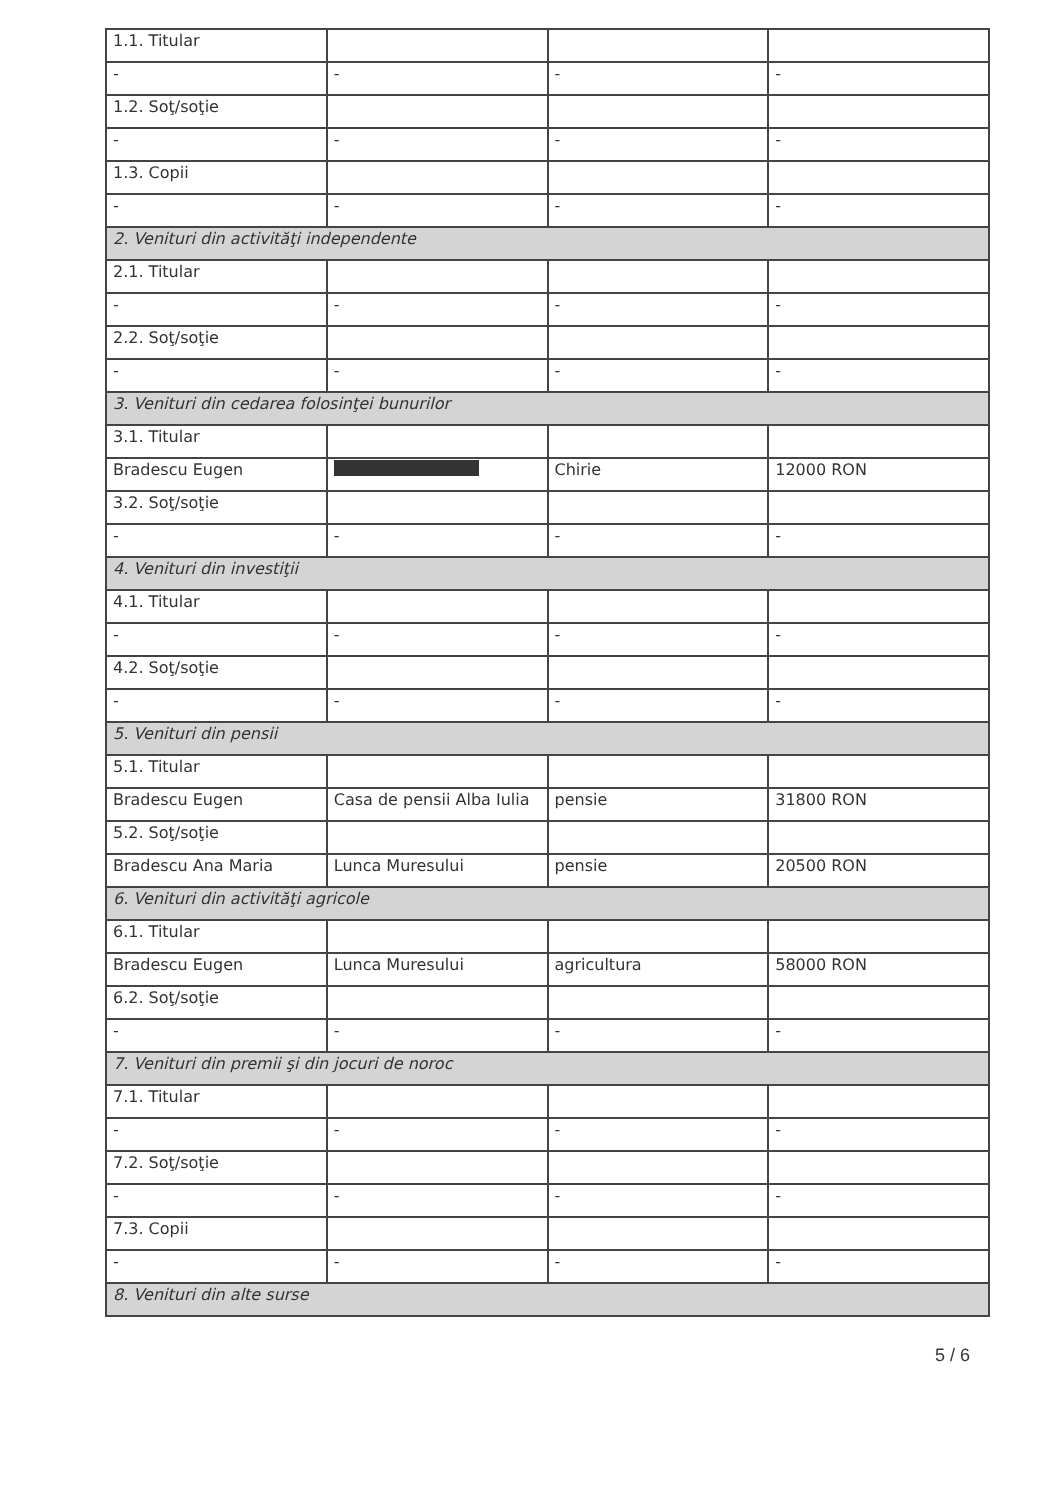| 1.1. Titular | | | |
| - | - | - | - |
| 1.2. Soţ/soţie | | | |
| - | - | - | - |
| 1.3. Copii | | | |
| - | - | - | - |
| 2. Venituri din activităţi independente | | | |
| 2.1. Titular | | | |
| - | - | - | - |
| 2.2. Soţ/soţie | | | |
| - | - | - | - |
| 3. Venituri din cedarea folosinţei bunurilor | | | |
| 3.1. Titular | | | |
| Bradescu Eugen | | Chirie | 12000 RON |
| 3.2. Soţ/soţie | | | |
| - | - | - | - |
| 4. Venituri din investiţii | | | |
| 4.1. Titular | | | |
| - | - | - | - |
| 4.2. Soţ/soţie | | | |
| - | - | - | - |
| 5. Venituri din pensii | | | |
| 5.1. Titular | | | |
| Bradescu Eugen | Casa de pensii Alba Iulia | pensie | 31800 RON |
| 5.2. Soţ/soţie | | | |
| Bradescu Ana Maria | Lunca Muresului | pensie | 20500 RON |
| 6. Venituri din activităţi agricole | | | |
| 6.1. Titular | | | |
| Bradescu Eugen | Lunca Muresului | agricultura | 58000 RON |
| 6.2. Soţ/soţie | | | |
| - | - | - | - |
| 7. Venituri din premii şi din jocuri de noroc | | | |
| 7.1. Titular | | | |
| - | - | - | - |
| 7.2. Soţ/soţie | | | |
| - | - | - | - |
| 7.3. Copii | | | |
| - | - | - | - |
| 8. Venituri din alte surse | | | |
5 / 6